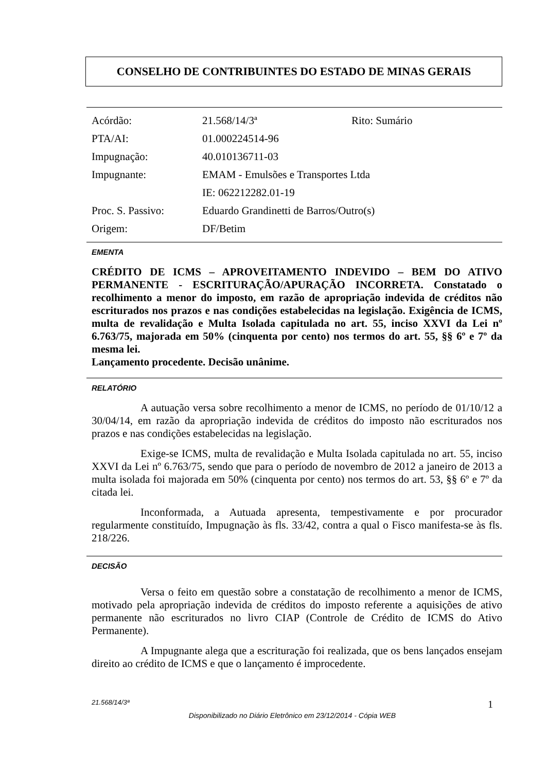CONSELHO DE CONTRIBUINTES DO ESTADO DE MINAS GERAIS
| Acórdão: | 21.568/14/3ª | Rito: Sumário |
| PTA/AI: | 01.000224514-96 | |
| Impugnação: | 40.010136711-03 | |
| Impugnante: | EMAM - Emulsões e Transportes Ltda | |
| | IE: 062212282.01-19 | |
| Proc. S. Passivo: | Eduardo Grandinetti de Barros/Outro(s) | |
| Origem: | DF/Betim | |
EMENTA
CRÉDITO DE ICMS – APROVEITAMENTO INDEVIDO – BEM DO ATIVO PERMANENTE - ESCRITURAÇÃO/APURAÇÃO INCORRETA. Constatado o recolhimento a menor do imposto, em razão de apropriação indevida de créditos não escriturados nos prazos e nas condições estabelecidas na legislação. Exigência de ICMS, multa de revalidação e Multa Isolada capitulada no art. 55, inciso XXVI da Lei nº 6.763/75, majorada em 50% (cinquenta por cento) nos termos do art. 55, §§ 6º e 7º da mesma lei.
Lançamento procedente. Decisão unânime.
RELATÓRIO
A autuação versa sobre recolhimento a menor de ICMS, no período de 01/10/12 a 30/04/14, em razão da apropriação indevida de créditos do imposto não escriturados nos prazos e nas condições estabelecidas na legislação.
Exige-se ICMS, multa de revalidação e Multa Isolada capitulada no art. 55, inciso XXVI da Lei nº 6.763/75, sendo que para o período de novembro de 2012 a janeiro de 2013 a multa isolada foi majorada em 50% (cinquenta por cento) nos termos do art. 53, §§ 6º e 7º da citada lei.
Inconformada, a Autuada apresenta, tempestivamente e por procurador regularmente constituído, Impugnação às fls. 33/42, contra a qual o Fisco manifesta-se às fls. 218/226.
DECISÃO
Versa o feito em questão sobre a constatação de recolhimento a menor de ICMS, motivado pela apropriação indevida de créditos do imposto referente a aquisições de ativo permanente não escriturados no livro CIAP (Controle de Crédito de ICMS do Ativo Permanente).
A Impugnante alega que a escrituração foi realizada, que os bens lançados ensejam direito ao crédito de ICMS e que o lançamento é improcedente.
21.568/14/3ª 1
Disponibilizado no Diário Eletrônico em 23/12/2014 - Cópia WEB